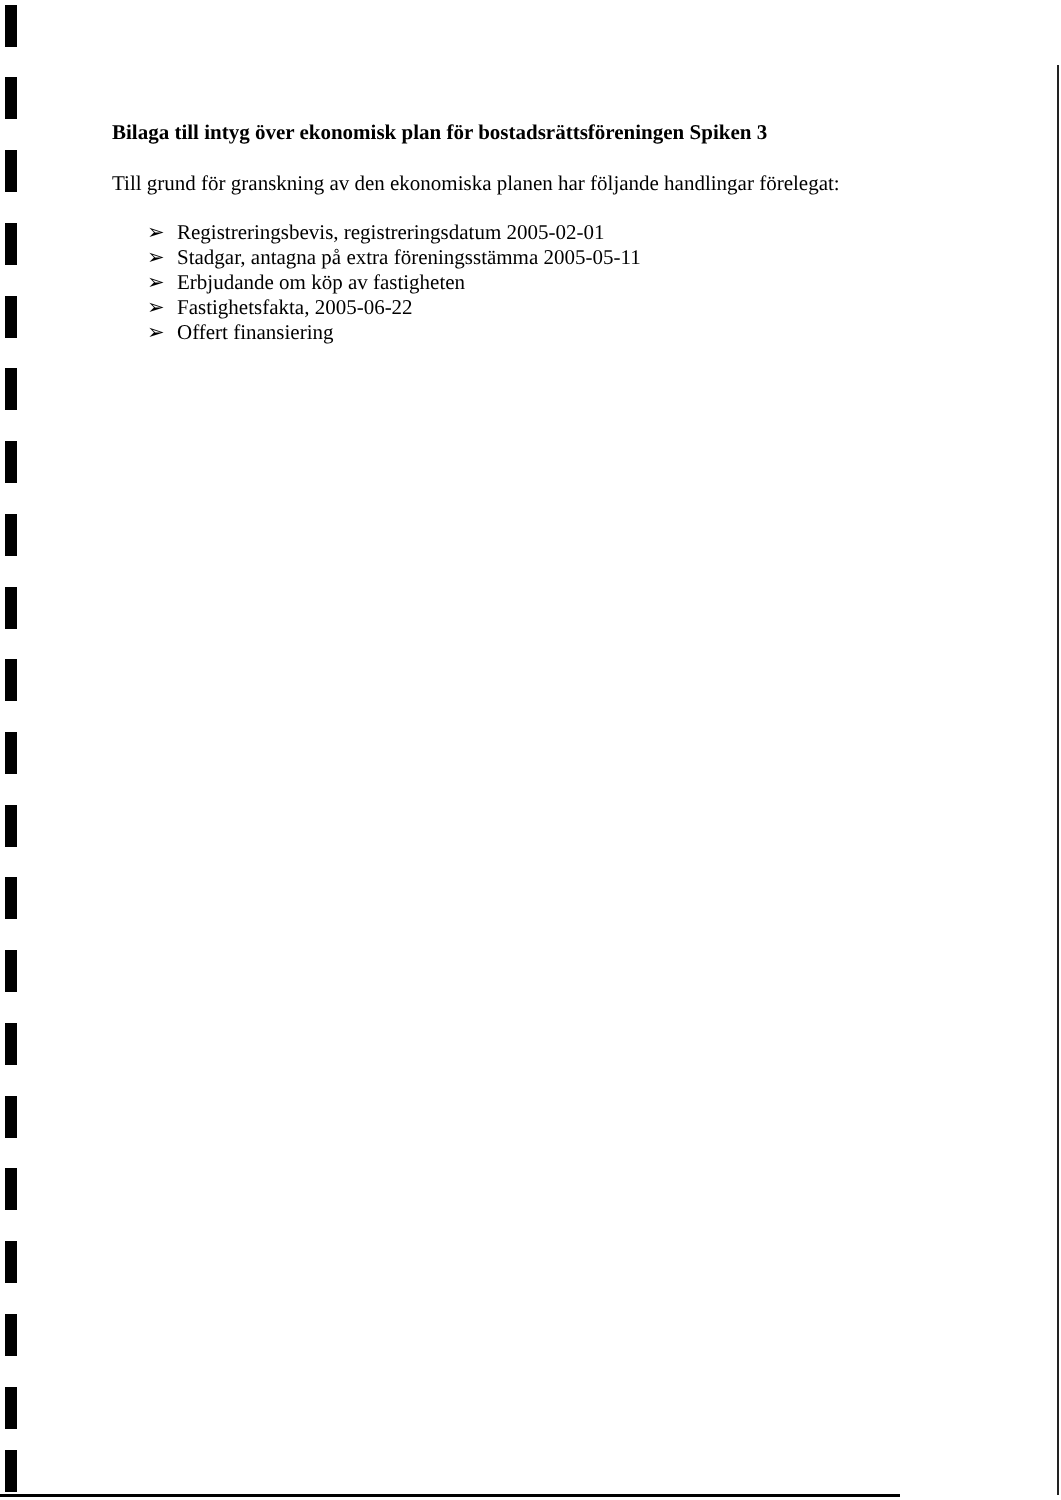Bilaga till intyg över ekonomisk plan för bostadsrättsföreningen Spiken 3
Till grund för granskning av den ekonomiska planen har följande handlingar förelegat:
➢ Registreringsbevis, registreringsdatum 2005-02-01
➢ Stadgar, antagna på extra föreningsstämma 2005-05-11
➢ Erbjudande om köp av fastigheten
➢ Fastighetsfakta, 2005-06-22
➢ Offert finansiering